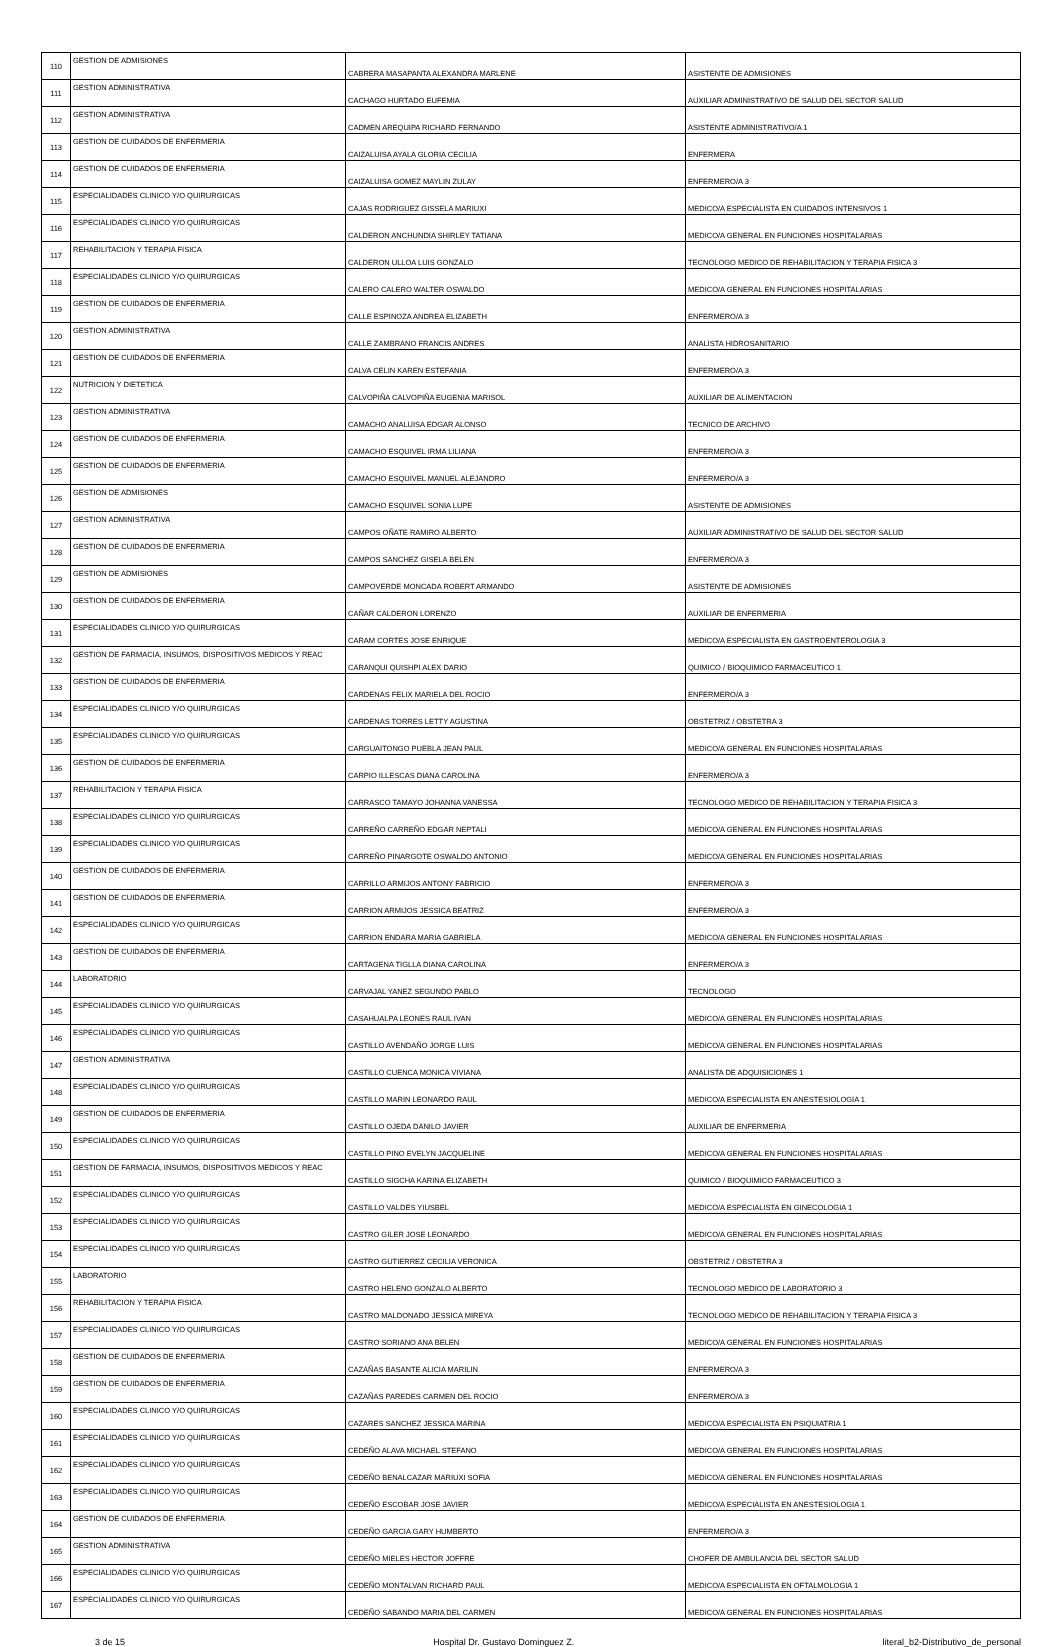| 110 | GESTION DE ADMISIONES | CABRERA MASAPANTA ALEXANDRA MARLENE | ASISTENTE DE ADMISIONES |
| 111 | GESTION ADMINISTRATIVA | CACHAGO HURTADO EUFEMIA | AUXILIAR ADMINISTRATIVO DE SALUD DEL SECTOR SALUD |
| 112 | GESTION ADMINISTRATIVA | CADMEN AREQUIPA RICHARD FERNANDO | ASISTENTE ADMINISTRATIVO/A 1 |
| 113 | GESTION DE CUIDADOS DE ENFERMERIA | CAIZALUISA AYALA GLORIA CECILIA | ENFERMERA |
| 114 | GESTION DE CUIDADOS DE ENFERMERIA | CAIZALUISA GOMEZ MAYLIN ZULAY | ENFERMERO/A 3 |
| 115 | ESPECIALIDADES CLINICO Y/O QUIRURGICAS | CAJAS RODRIGUEZ GISSELA MARIUXI | MEDICO/A ESPECIALISTA EN CUIDADOS INTENSIVOS 1 |
| 116 | ESPECIALIDADES CLINICO Y/O QUIRURGICAS | CALDERON ANCHUNDIA SHIRLEY TATIANA | MEDICO/A GENERAL EN FUNCIONES HOSPITALARIAS |
| 117 | REHABILITACION Y TERAPIA FISICA | CALDERON ULLOA LUIS GONZALO | TECNOLOGO MEDICO DE REHABILITACION Y TERAPIA FISICA 3 |
| 118 | ESPECIALIDADES CLINICO Y/O QUIRURGICAS | CALERO CALERO WALTER OSWALDO | MEDICO/A GENERAL EN FUNCIONES HOSPITALARIAS |
| 119 | GESTION DE CUIDADOS DE ENFERMERIA | CALLE ESPINOZA ANDREA ELIZABETH | ENFERMERO/A 3 |
| 120 | GESTION ADMINISTRATIVA | CALLE ZAMBRANO FRANCIS ANDRES | ANALISTA HIDROSANITARIO |
| 121 | GESTION DE CUIDADOS DE ENFERMERIA | CALVA CELIN KAREN ESTEFANIA | ENFERMERO/A 3 |
| 122 | NUTRICION Y DIETETICA | CALVOPIÑA CALVOPIÑA EUGENIA MARISOL | AUXILIAR DE ALIMENTACION |
| 123 | GESTION ADMINISTRATIVA | CAMACHO ANALUISA EDGAR ALONSO | TECNICO DE ARCHIVO |
| 124 | GESTION DE CUIDADOS DE ENFERMERIA | CAMACHO ESQUIVEL IRMA LILIANA | ENFERMERO/A 3 |
| 125 | GESTION DE CUIDADOS DE ENFERMERIA | CAMACHO ESQUIVEL MANUEL ALEJANDRO | ENFERMERO/A 3 |
| 126 | GESTION DE ADMISIONES | CAMACHO ESQUIVEL SONIA LUPE | ASISTENTE DE ADMISIONES |
| 127 | GESTION ADMINISTRATIVA | CAMPOS OÑATE RAMIRO ALBERTO | AUXILIAR ADMINISTRATIVO DE SALUD DEL SECTOR SALUD |
| 128 | GESTION DE CUIDADOS DE ENFERMERIA | CAMPOS SANCHEZ GISELA BELEN | ENFERMERO/A 3 |
| 129 | GESTION DE ADMISIONES | CAMPOVERDE MONCADA ROBERT ARMANDO | ASISTENTE DE ADMISIONES |
| 130 | GESTION DE CUIDADOS DE ENFERMERIA | CAÑAR CALDERON LORENZO | AUXILIAR DE ENFERMERIA |
| 131 | ESPECIALIDADES CLINICO Y/O QUIRURGICAS | CARAM CORTES JOSE ENRIQUE | MEDICO/A ESPECIALISTA EN GASTROENTEROLOGIA 3 |
| 132 | GESTION DE FARMACIA, INSUMOS, DISPOSITIVOS MEDICOS Y REAC | CARANQUI QUISHPI ALEX DARIO | QUIMICO / BIOQUIMICO FARMACEUTICO 1 |
| 133 | GESTION DE CUIDADOS DE ENFERMERIA | CARDENAS FELIX MARIELA DEL ROCIO | ENFERMERO/A 3 |
| 134 | ESPECIALIDADES CLINICO Y/O QUIRURGICAS | CARDENAS TORRES LETTY AGUSTINA | OBSTETRIZ / OBSTETRA 3 |
| 135 | ESPECIALIDADES CLINICO Y/O QUIRURGICAS | CARGUAITONGO PUEBLA JEAN PAUL | MEDICO/A GENERAL EN FUNCIONES HOSPITALARIAS |
| 136 | GESTION DE CUIDADOS DE ENFERMERIA | CARPIO ILLESCAS DIANA CAROLINA | ENFERMERO/A 3 |
| 137 | REHABILITACION Y TERAPIA FISICA | CARRASCO TAMAYO JOHANNA VANESSA | TECNOLOGO MEDICO DE REHABILITACION Y TERAPIA FISICA 3 |
| 138 | ESPECIALIDADES CLINICO Y/O QUIRURGICAS | CARREÑO CARREÑO EDGAR NEPTALI | MEDICO/A GENERAL EN FUNCIONES HOSPITALARIAS |
| 139 | ESPECIALIDADES CLINICO Y/O QUIRURGICAS | CARREÑO PINARGOTE OSWALDO ANTONIO | MEDICO/A GENERAL EN FUNCIONES HOSPITALARIAS |
| 140 | GESTION DE CUIDADOS DE ENFERMERIA | CARRILLO ARMIJOS ANTONY FABRICIO | ENFERMERO/A 3 |
| 141 | GESTION DE CUIDADOS DE ENFERMERIA | CARRION ARMIJOS JESSICA BEATRIZ | ENFERMERO/A 3 |
| 142 | ESPECIALIDADES CLINICO Y/O QUIRURGICAS | CARRION ENDARA MARIA GABRIELA | MEDICO/A GENERAL EN FUNCIONES HOSPITALARIAS |
| 143 | GESTION DE CUIDADOS DE ENFERMERIA | CARTAGENA TIGLLA DIANA CAROLINA | ENFERMERO/A 3 |
| 144 | LABORATORIO | CARVAJAL YANEZ SEGUNDO PABLO | TECNOLOGO |
| 145 | ESPECIALIDADES CLINICO Y/O QUIRURGICAS | CASAHUALPA LEONES RAUL IVAN | MEDICO/A GENERAL EN FUNCIONES HOSPITALARIAS |
| 146 | ESPECIALIDADES CLINICO Y/O QUIRURGICAS | CASTILLO AVENDAÑO JORGE LUIS | MEDICO/A GENERAL EN FUNCIONES HOSPITALARIAS |
| 147 | GESTION ADMINISTRATIVA | CASTILLO CUENCA MONICA VIVIANA | ANALISTA DE ADQUISICIONES 1 |
| 148 | ESPECIALIDADES CLINICO Y/O QUIRURGICAS | CASTILLO MARIN LEONARDO RAUL | MEDICO/A ESPECIALISTA EN ANESTESIOLOGIA 1 |
| 149 | GESTION DE CUIDADOS DE ENFERMERIA | CASTILLO OJEDA DANILO JAVIER | AUXILIAR DE ENFERMERIA |
| 150 | ESPECIALIDADES CLINICO Y/O QUIRURGICAS | CASTILLO PINO EVELYN JACQUELINE | MEDICO/A GENERAL EN FUNCIONES HOSPITALARIAS |
| 151 | GESTION DE FARMACIA, INSUMOS, DISPOSITIVOS MEDICOS Y REAC | CASTILLO SIGCHA KARINA ELIZABETH | QUIMICO / BIOQUIMICO FARMACEUTICO 3 |
| 152 | ESPECIALIDADES CLINICO Y/O QUIRURGICAS | CASTILLO VALDES YIUSBEL | MEDICO/A ESPECIALISTA EN GINECOLOGIA 1 |
| 153 | ESPECIALIDADES CLINICO Y/O QUIRURGICAS | CASTRO GILER JOSE LEONARDO | MEDICO/A GENERAL EN FUNCIONES HOSPITALARIAS |
| 154 | ESPECIALIDADES CLINICO Y/O QUIRURGICAS | CASTRO GUTIERREZ CECILIA VERONICA | OBSTETRIZ / OBSTETRA 3 |
| 155 | LABORATORIO | CASTRO HELENO GONZALO ALBERTO | TECNOLOGO MEDICO DE LABORATORIO 3 |
| 156 | REHABILITACION Y TERAPIA FISICA | CASTRO MALDONADO JESSICA MIREYA | TECNOLOGO MEDICO DE REHABILITACION Y TERAPIA FISICA 3 |
| 157 | ESPECIALIDADES CLINICO Y/O QUIRURGICAS | CASTRO SORIANO ANA BELEN | MEDICO/A GENERAL EN FUNCIONES HOSPITALARIAS |
| 158 | GESTION DE CUIDADOS DE ENFERMERIA | CAZAÑAS BASANTE ALICIA MARILIN | ENFERMERO/A 3 |
| 159 | GESTION DE CUIDADOS DE ENFERMERIA | CAZAÑAS PAREDES CARMEN DEL ROCIO | ENFERMERO/A 3 |
| 160 | ESPECIALIDADES CLINICO Y/O QUIRURGICAS | CAZARES SANCHEZ JESSICA MARINA | MEDICO/A ESPECIALISTA EN PSIQUIATRIA 1 |
| 161 | ESPECIALIDADES CLINICO Y/O QUIRURGICAS | CEDEÑO ALAVA MICHAEL STEFANO | MEDICO/A GENERAL EN FUNCIONES HOSPITALARIAS |
| 162 | ESPECIALIDADES CLINICO Y/O QUIRURGICAS | CEDEÑO BENALCAZAR MARIUXI SOFIA | MEDICO/A GENERAL EN FUNCIONES HOSPITALARIAS |
| 163 | ESPECIALIDADES CLINICO Y/O QUIRURGICAS | CEDEÑO ESCOBAR JOSE JAVIER | MEDICO/A ESPECIALISTA EN ANESTESIOLOGIA 1 |
| 164 | GESTION DE CUIDADOS DE ENFERMERIA | CEDEÑO GARCIA GARY HUMBERTO | ENFERMERO/A 3 |
| 165 | GESTION ADMINISTRATIVA | CEDEÑO MIELES HECTOR JOFFRE | CHOFER DE AMBULANCIA DEL SECTOR SALUD |
| 166 | ESPECIALIDADES CLINICO Y/O QUIRURGICAS | CEDEÑO MONTALVAN RICHARD PAUL | MEDICO/A ESPECIALISTA EN OFTALMOLOGIA 1 |
| 167 | ESPECIALIDADES CLINICO Y/O QUIRURGICAS | CEDEÑO SABANDO MARIA DEL CARMEN | MEDICO/A GENERAL EN FUNCIONES HOSPITALARIAS |
3 de 15 Hospital Dr. Gustavo Dominguez Z. literal_b2-Distributivo_de_personal